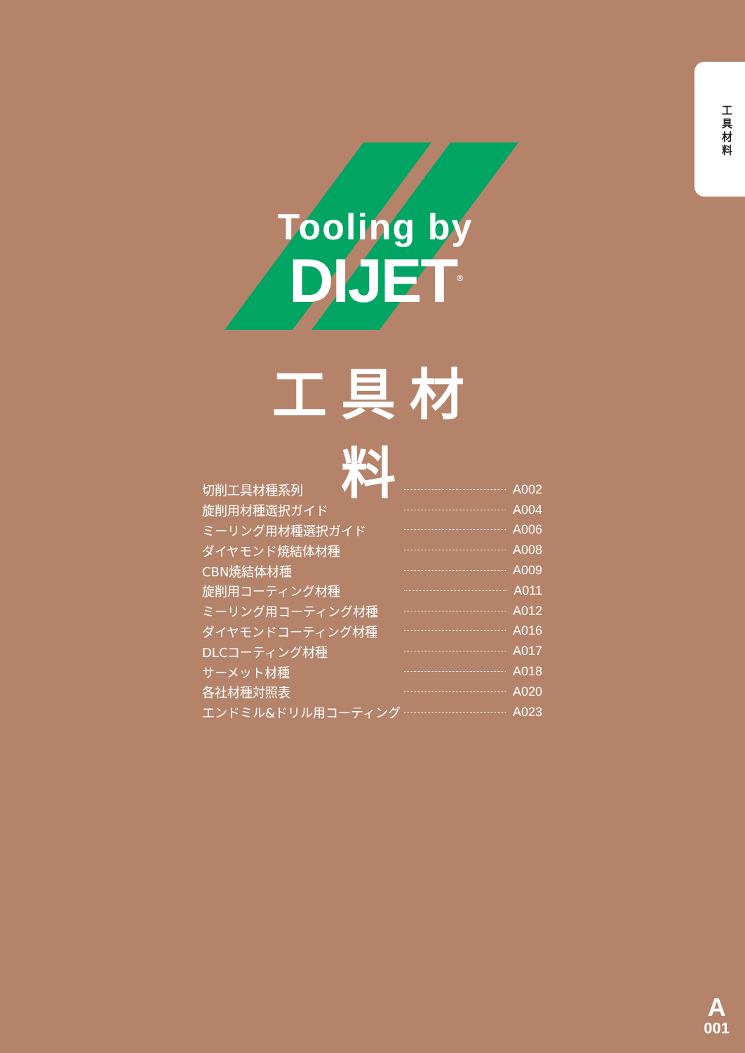工具材料
Tooling by
DIJET<sup>®</sup>
工具材料
切削工具材種系列 A002
旋削用材種選択ガイド A004
ミーリング用材種選択ガイド A006
ダイヤモンド焼結体材種 A008
CBN焼結体材種 A009
旋削用コーティング材種 A011
ミーリング用コーティング材種 A012
ダイヤモンドコーティング材種 A016
DLCコーティング材種 A017
サーメット材種 A018
各社材種対照表 A020
エンドミル&ドリル用コーティング A023
A
001